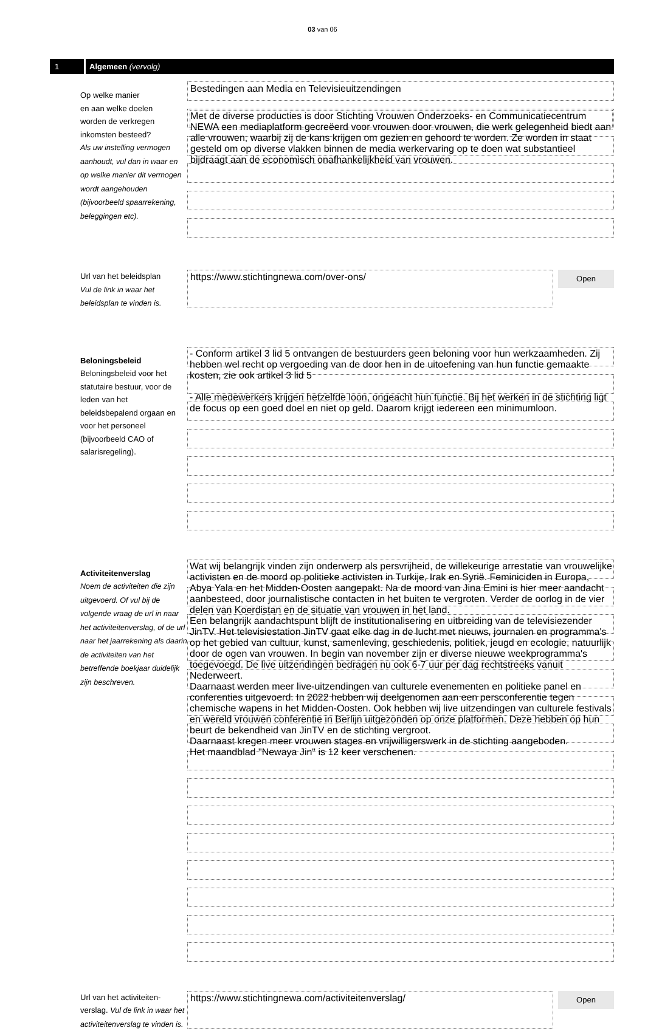03 van 06
1
Algemeen (vervolg)
Op welke manier
en aan welke doelen
worden de verkregen
inkomsten besteed?
Als uw instelling vermogen aanhoudt, vul dan in waar en op welke manier dit vermogen wordt aangehouden (bijvoorbeeld spaarrekening, beleggingen etc).
Bestedingen aan Media en Televisieuitzendingen
Met de diverse producties is door Stichting Vrouwen Onderzoeks- en Communicatiecentrum NEWA een mediaplatform gecreëerd voor vrouwen door vrouwen, die werk gelegenheid biedt aan alle vrouwen, waarbij zij de kans krijgen om gezien en gehoord te worden. Ze worden in staat gesteld om op diverse vlakken binnen de media werkervaring op te doen wat substantieel bijdraagt aan de economisch onafhankelijkheid van vrouwen.
Url van het beleidsplan
Vul de link in waar het beleidsplan te vinden is.
https://www.stichtingnewa.com/over-ons/
Open
Beloningsbeleid
Beloningsbeleid voor het statutaire bestuur, voor de leden van het beleidsbepalend orgaan en voor het personeel (bijvoorbeeld CAO of salarisregeling).
- Conform artikel 3 lid 5 ontvangen de bestuurders geen beloning voor hun werkzaamheden. Zij hebben wel recht op vergoeding van de door hen in de uitoefening van hun functie gemaakte kosten, zie ook artikel 3 lid 5
- Alle medewerkers krijgen hetzelfde loon, ongeacht hun functie. Bij het werken in de stichting ligt de focus op een goed doel en niet op geld. Daarom krijgt iedereen een minimumloon.
Activiteitenverslag
Noem de activiteiten die zijn uitgevoerd. Of vul bij de volgende vraag de url in naar het activiteitenverslag, of de url naar het jaarrekening als daarin de activiteiten van het betreffende boekjaar duidelijk zijn beschreven.
Wat wij belangrijk vinden zijn onderwerp als persvrijheid, de willekeurige arrestatie van vrouwelijke activisten en de moord op politieke activisten in Turkije, Irak en Syrië. Feminiciden in Europa, Abya Yala en het Midden-Oosten aangepakt. Na de moord van Jina Emini is hier meer aandacht aanbesteed, door journalistische contacten in het buiten te vergroten. Verder de oorlog in de vier delen van Koerdistan en de situatie van vrouwen in het land.
Een belangrijk aandachtspunt blijft de institutionalisering en uitbreiding van de televisiezender JinTV. Het televisiestation JinTV gaat elke dag in de lucht met nieuws, journalen en programma's op het gebied van cultuur, kunst, samenleving, geschiedenis, politiek, jeugd en ecologie, natuurlijk door de ogen van vrouwen. In begin van november zijn er diverse nieuwe weekprogramma's toegevoegd. De live uitzendingen bedragen nu ook 6-7 uur per dag rechtstreeks vanuit Nederweert.
Daarnaast werden meer live-uitzendingen van culturele evenementen en politieke panel en conferenties uitgevoerd. In 2022 hebben wij deelgenomen aan een persconferentie tegen chemische wapens in het Midden-Oosten. Ook hebben wij live uitzendingen van culturele festivals en wereld vrouwen conferentie in Berlijn uitgezonden op onze platformen. Deze hebben op hun beurt de bekendheid van JinTV en de stichting vergroot.
Daarnaast kregen meer vrouwen stages en vrijwilligerswerk in de stichting aangeboden.
Het maandblad "Newaya Jin" is 12 keer verschenen.
Url van het activiteiten-verslag. Vul de link in waar het activiteitenverslag te vinden is.
https://www.stichtingnewa.com/activiteitenverslag/
Open